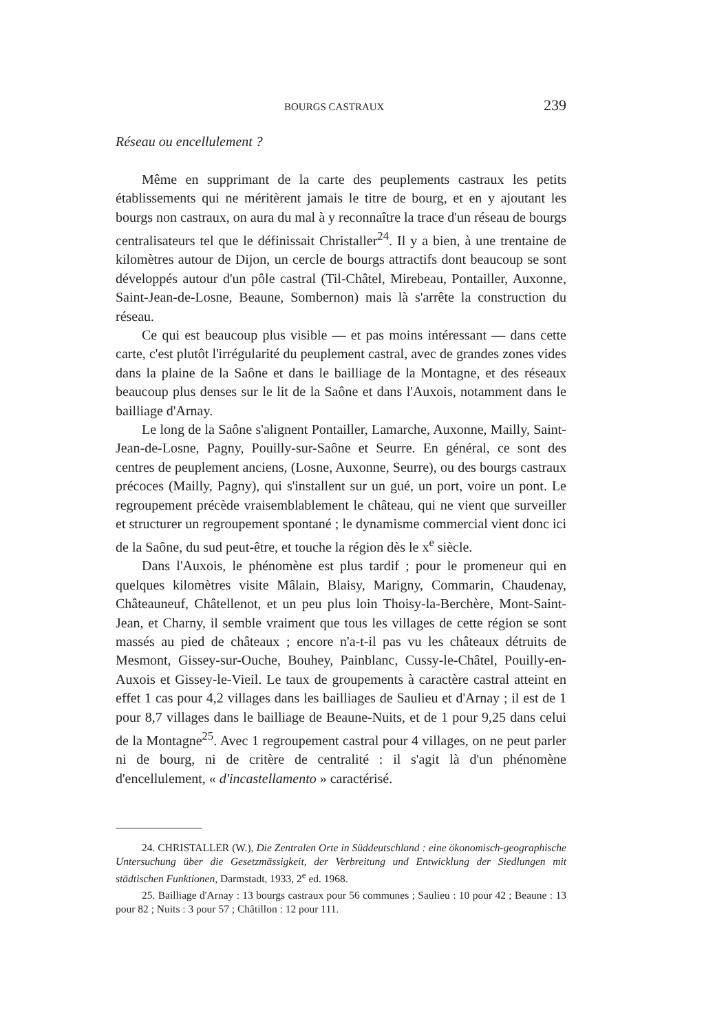BOURGS CASTRAUX 239
Réseau ou encellulement ?
Même en supprimant de la carte des peuplements castraux les petits établissements qui ne méritèrent jamais le titre de bourg, et en y ajoutant les bourgs non castraux, on aura du mal à y reconnaître la trace d'un réseau de bourgs centralisateurs tel que le définissait Christaller<sup>24</sup>. Il y a bien, à une trentaine de kilomètres autour de Dijon, un cercle de bourgs attractifs dont beaucoup se sont développés autour d'un pôle castral (Til-Châtel, Mirebeau, Pontailler, Auxonne, Saint-Jean-de-Losne, Beaune, Sombernon) mais là s'arrête la construction du réseau.
Ce qui est beaucoup plus visible — et pas moins intéressant — dans cette carte, c'est plutôt l'irrégularité du peuplement castral, avec de grandes zones vides dans la plaine de la Saône et dans le bailliage de la Montagne, et des réseaux beaucoup plus denses sur le lit de la Saône et dans l'Auxois, notamment dans le bailliage d'Arnay.
Le long de la Saône s'alignent Pontailler, Lamarche, Auxonne, Mailly, Saint-Jean-de-Losne, Pagny, Pouilly-sur-Saône et Seurre. En général, ce sont des centres de peuplement anciens, (Losne, Auxonne, Seurre), ou des bourgs castraux précoces (Mailly, Pagny), qui s'installent sur un gué, un port, voire un pont. Le regroupement précède vraisemblablement le château, qui ne vient que surveiller et structurer un regroupement spontané ; le dynamisme commercial vient donc ici de la Saône, du sud peut-être, et touche la région dès le x<sup>e</sup> siècle.
Dans l'Auxois, le phénomène est plus tardif ; pour le promeneur qui en quelques kilomètres visite Mâlain, Blaisy, Marigny, Commarin, Chaudenay, Châteauneuf, Châtellenot, et un peu plus loin Thoisy-la-Berchère, Mont-Saint-Jean, et Charny, il semble vraiment que tous les villages de cette région se sont massés au pied de châteaux ; encore n'a-t-il pas vu les châteaux détruits de Mesmont, Gissey-sur-Ouche, Bouhey, Painblanc, Cussy-le-Châtel, Pouilly-en-Auxois et Gissey-le-Vieil. Le taux de groupements à caractère castral atteint en effet 1 cas pour 4,2 villages dans les bailliages de Saulieu et d'Arnay ; il est de 1 pour 8,7 villages dans le bailliage de Beaune-Nuits, et de 1 pour 9,25 dans celui de la Montagne<sup>25</sup>. Avec 1 regroupement castral pour 4 villages, on ne peut parler ni de bourg, ni de critère de centralité : il s'agit là d'un phénomène d'encellulement, « d'incastellamento » caractérisé.
24. CHRISTALLER (W.), Die Zentralen Orte in Süddeutschland : eine ökonomisch-geographische Untersuchung über die Gesetzmässigkeit, der Verbreitung und Entwicklung der Siedlungen mit städtischen Funktionen, Darmstadt, 1933, 2<sup>e</sup> ed. 1968.
25. Bailliage d'Arnay : 13 bourgs castraux pour 56 communes ; Saulieu : 10 pour 42 ; Beaune : 13 pour 82 ; Nuits : 3 pour 57 ; Châtillon : 12 pour 111.